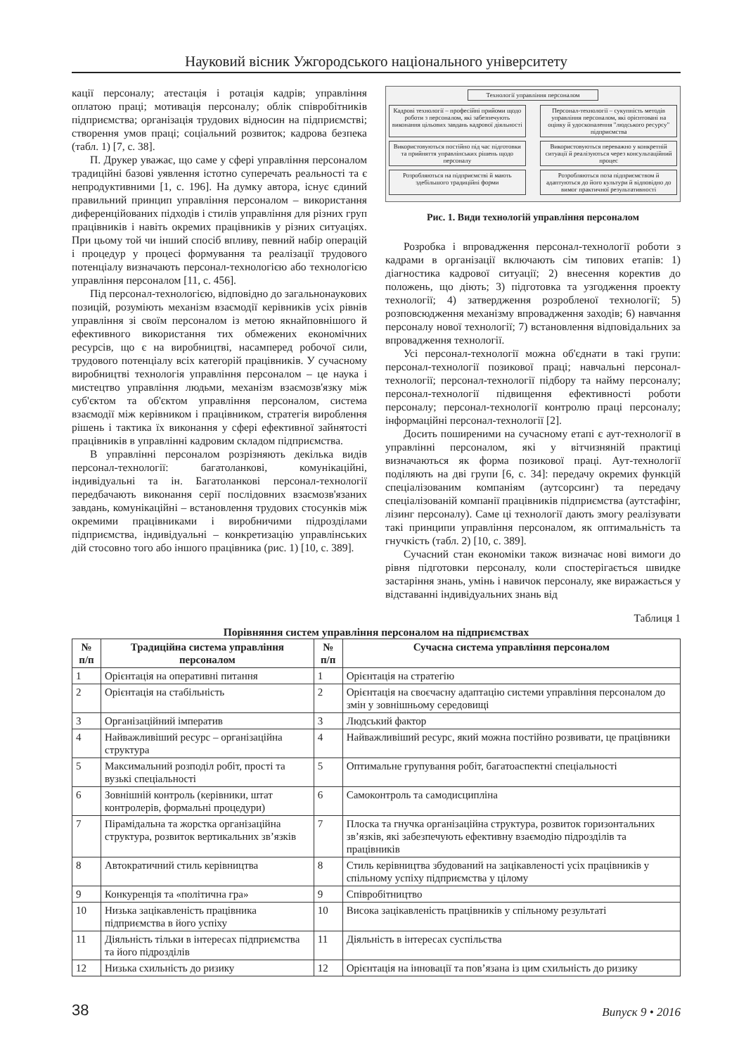Науковий вісник Ужгородського національного університету
кації персоналу; атестація і ротація кадрів; управління оплатою праці; мотивація персоналу; облік співробітників підприємства; організація трудових відносин на підприємстві; створення умов праці; соціальний розвиток; кадрова безпека (табл. 1) [7, с. 38].
П. Друкер уважає, що саме у сфері управління персоналом традиційні базові уявлення істотно суперечать реальності та є непродуктивними [1, с. 196]. На думку автора, існує єдиний правильний принцип управління персоналом – використання диференційованих підходів і стилів управління для різних груп працівників і навіть окремих працівників у різних ситуаціях. При цьому той чи інший спосіб впливу, певний набір операцій і процедур у процесі формування та реалізації трудового потенціалу визначають персонал-технологією або технологією управління персоналом [11, с. 456].
Під персонал-технологією, відповідно до загальнонаукових позицій, розуміють механізм взаємодії керівників усіх рівнів управління зі своїм персоналом із метою якнайповнішого й ефективного використання тих обмежених економічних ресурсів, що є на виробництві, насамперед робочої сили, трудового потенціалу всіх категорій працівників. У сучасному виробництві технологія управління персоналом – це наука і мистецтво управління людьми, механізм взаємозв'язку між суб'єктом та об'єктом управління персоналом, система взаємодії між керівником і працівником, стратегія вироблення рішень і тактика їх виконання у сфері ефективної зайнятості працівників в управлінні кадровим складом підприємства.
В управлінні персоналом розрізняють декілька видів персонал-технології: багатоланкові, комунікаційні, індивідуальні та ін. Багатоланкові персонал-технології передбачають виконання серії послідовних взаємозв'язаних завдань, комунікаційні – встановлення трудових стосунків між окремими працівниками і виробничими підрозділами підприємства, індивідуальні – конкретизацію управлінських дій стосовно того або іншого працівника (рис. 1) [10, с. 389].
Технології управління персоналом
Кадрові технології – професійні прийоми щодо роботи з персоналом, які забезпечують виконання цільових завдань кадрової діяльності
Персонал-технології – сукупність методів управління персоналом, які орієнтовані на оцінку й удосконалення "людського ресурсу" підприємства
Використовуються постійно під час підготовки та прийняття управлінських рішень щодо персоналу
Використовуються переважно у конкретній ситуації й реалізуються через консультаційний процес
Розробляються на підприємстві й мають здебільшого традиційні форми
Розробляються поза підприємством й адаптуються до його культури й відповідно до вимог практичної результативності
Рис. 1. Види технологій управління персоналом
Розробка і впровадження персонал-технології роботи з кадрами в організації включають сім типових етапів: 1) діагностика кадрової ситуації; 2) внесення коректив до положень, що діють; 3) підготовка та узгодження проекту технології; 4) затвердження розробленої технології; 5) розповсюдження механізму впровадження заходів; 6) навчання персоналу нової технології; 7) встановлення відповідальних за впровадження технології.
Усі персонал-технології можна об'єднати в такі групи: персонал-технології позикової праці; навчальні персонал-технології; персонал-технології підбору та найму персоналу; персонал-технології підвищення ефективності роботи персоналу; персонал-технології контролю праці персоналу; інформаційні персонал-технології [2].
Досить поширеними на сучасному етапі є аут-технології в управлінні персоналом, які у вітчизняній практиці визначаються як форма позикової праці. Аут-технології поділяють на дві групи [6, с. 34]: передачу окремих функцій спеціалізованим компаніям (аутсорсинг) та передачу спеціалізованій компанії працівників підприємства (аутстафінг, лізинг персоналу). Саме ці технології дають змогу реалізувати такі принципи управління персоналом, як оптимальність та гнучкість (табл. 2) [10, с. 389].
Сучасний стан економіки також визначає нові вимоги до рівня підготовки персоналу, коли спостерігається швидке застаріння знань, умінь і навичок персоналу, яке виражається у відставанні індивідуальних знань від
Таблиця 1
Порівняння систем управління персоналом на підприємствах
| № п/п | Традиційна система управління персоналом | № п/п | Сучасна система управління персоналом |
| --- | --- | --- | --- |
| 1 | Орієнтація на оперативні питання | 1 | Орієнтація на стратегію |
| 2 | Орієнтація на стабільність | 2 | Орієнтація на своєчасну адаптацію системи управління персоналом до змін у зовнішньому середовищі |
| 3 | Організаційний імператив | 3 | Людський фактор |
| 4 | Найважливіший ресурс – організаційна структура | 4 | Найважливіший ресурс, який можна постійно розвивати, це працівники |
| 5 | Максимальний розподіл робіт, прості та вузькі спеціальності | 5 | Оптимальне групування робіт, багатоаспектні спеціальності |
| 6 | Зовнішній контроль (керівники, штат контролерів, формальні процедури) | 6 | Самоконтроль та самодисципліна |
| 7 | Пірамідальна та жорстка організаційна структура, розвиток вертикальних зв’язків | 7 | Плоска та гнучка організаційна структура, розвиток горизонтальних зв’язків, які забезпечують ефективну взаємодію підрозділів та працівників |
| 8 | Автократичний стиль керівництва | 8 | Стиль керівництва збудований на зацікавленості усіх працівників у спільному успіху підприємства у цілому |
| 9 | Конкуренція та «політична гра» | 9 | Співробітництво |
| 10 | Низька зацікавленість працівника підприємства в його успіху | 10 | Висока зацікавленість працівників у спільному результаті |
| 11 | Діяльність тільки в інтересах підприємства та його підрозділів | 11 | Діяльність в інтересах суспільства |
| 12 | Низька схильність до ризику | 12 | Орієнтація на інновації та пов’язана із цим схильність до ризику |
38 Випуск 9 • 2016